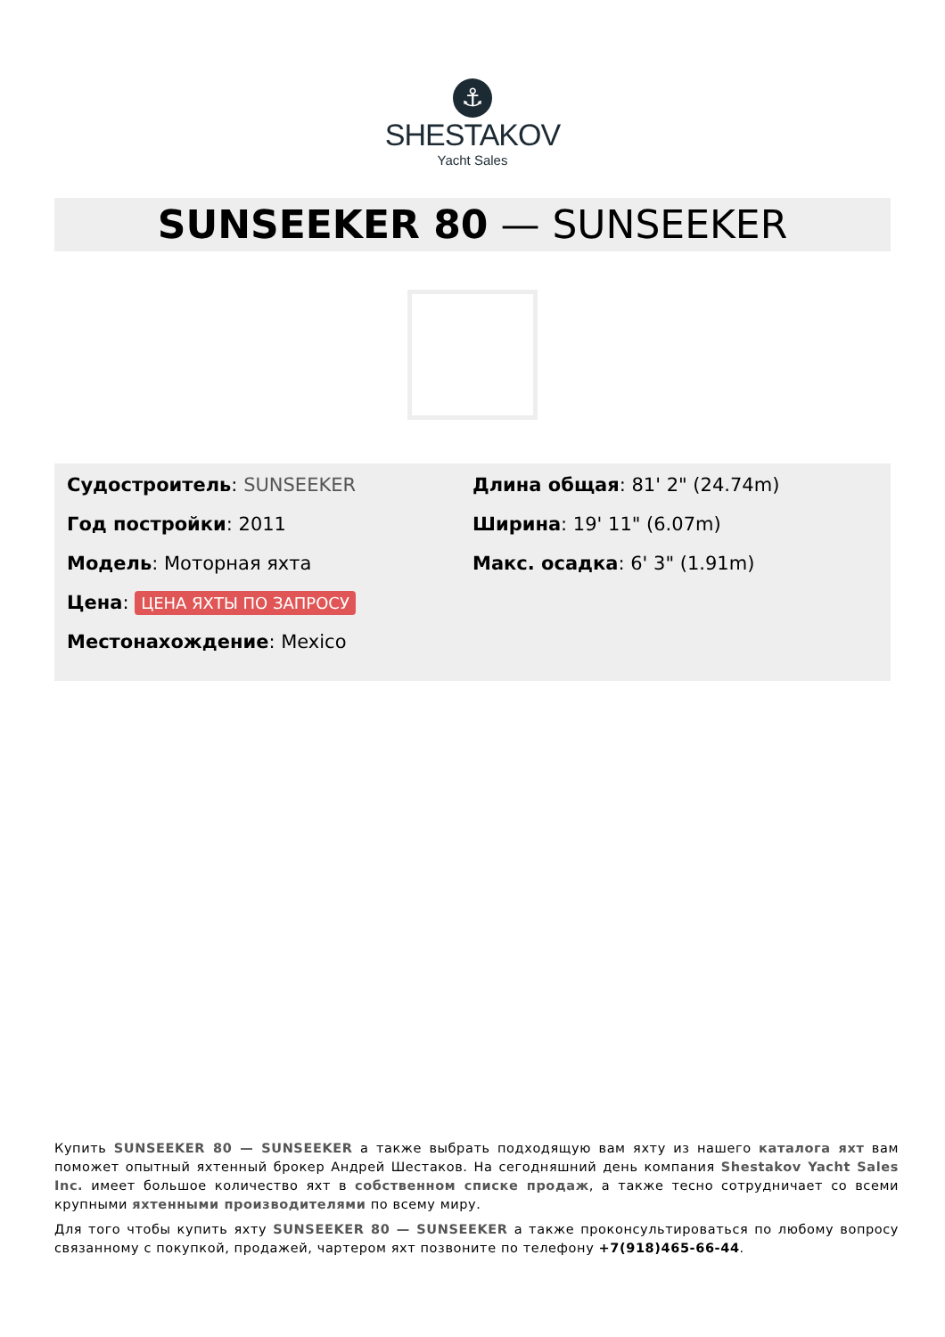⚓
SHESTAKOV
Yacht Sales
SUNSEEKER 80 — SUNSEEKER
Судостроитель: SUNSEEKER
Год постройки: 2011
Модель: Моторная яхта
Цена: ЦЕНА ЯХТЫ ПО ЗАПРОСУ
Местонахождение: Mexico
Длина общая: 81' 2" (24.74m)
Ширина: 19' 11" (6.07m)
Макс. осадка: 6' 3" (1.91m)
Купить SUNSEEKER 80 — SUNSEEKER а также выбрать подходящую вам яхту из нашего каталога яхт вам поможет опытный яхтенный брокер Андрей Шестаков. На сегодняшний день компания Shestakov Yacht Sales Inc. имеет большое количество яхт в собственном списке продаж, а также тесно сотрудничает со всеми крупными яхтенными производителями по всему миру.
Для того чтобы купить яхту SUNSEEKER 80 — SUNSEEKER а также проконсультироваться по любому вопросу связанному с покупкой, продажей, чартером яхт позвоните по телефону +7(918)465-66-44.